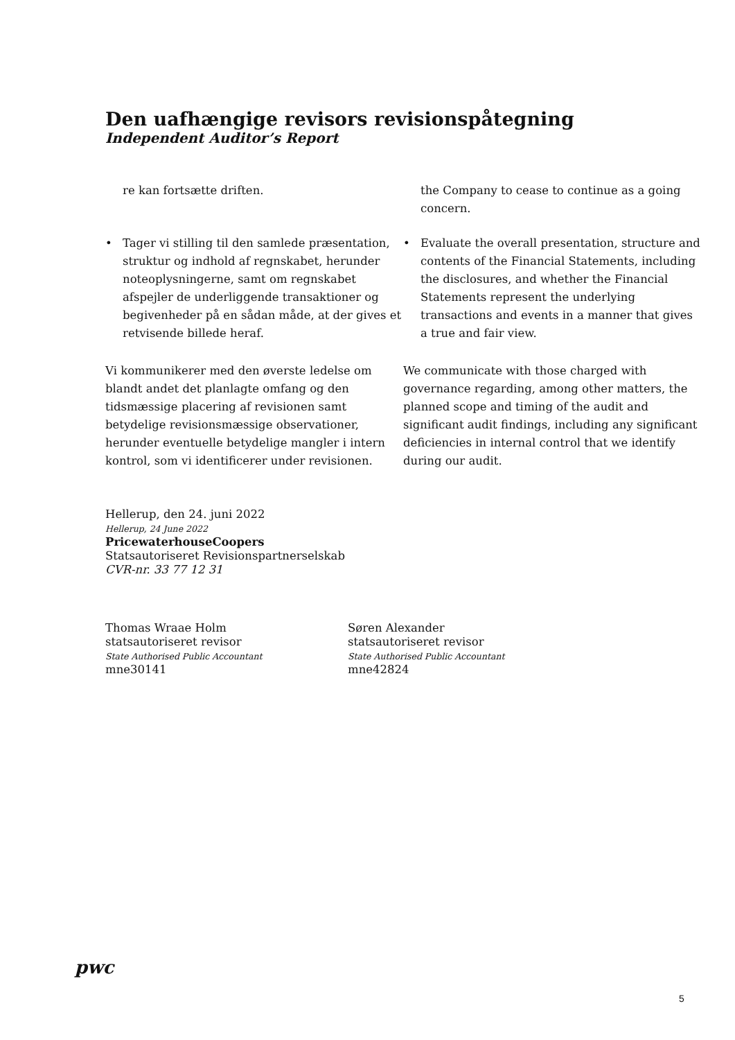Den uafhængige revisors revisionspåtegning
Independent Auditor’s Report
re kan fortsætte driften.
• Tager vi stilling til den samlede præsentation, struktur og indhold af regnskabet, herunder noteoplysningerne, samt om regnskabet afspejler de underliggende transaktioner og begivenheder på en sådan måde, at der gives et retvisende billede heraf.
Vi kommunikerer med den øverste ledelse om blandt andet det planlagte omfang og den tidsmæssige placering af revisionen samt betydelige revisionsmæssige observationer, herunder eventuelle betydelige mangler i intern kontrol, som vi identificerer under revisionen.
the Company to cease to continue as a going concern.
• Evaluate the overall presentation, structure and contents of the Financial Statements, including the disclosures, and whether the Financial Statements represent the underlying transactions and events in a manner that gives a true and fair view.
We communicate with those charged with governance regarding, among other matters, the planned scope and timing of the audit and significant audit findings, including any significant deficiencies in internal control that we identify during our audit.
Hellerup, den 24. juni 2022
Hellerup, 24 June 2022
PricewaterhouseCoopers
Statsautoriseret Revisionspartnerselskab
CVR-nr. 33 77 12 31
Thomas Wraae Holm
statsautoriseret revisor
State Authorised Public Accountant
mne30141
Søren Alexander
statsautoriseret revisor
State Authorised Public Accountant
mne42824
pwc
5